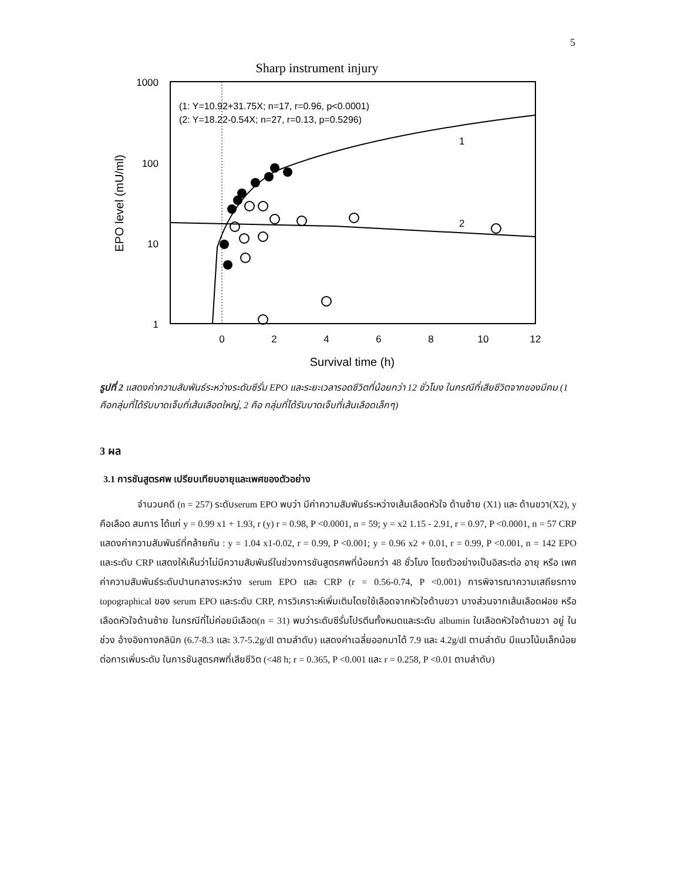5
Sharp instrument injury
1000
100
10
1
0
2
4
6
8
10
12
Survival time (h)
EPO level (mU/ml)
(1: Y=10.92+31.75X; n=17, r=0.96, p<0.0001)
(2: Y=18.22-0.54X; n=27, r=0.13, p=0.5296)
1
2
รูปที่ 2 แสดงค่าความสัมพันธ์ระหว่างระดับซีรั่ม EPO และระยะเวลารอดชีวิตที่น้อยกว่า 12 ชั่วโมง ในกรณีที่เสียชีวิตจากของมีคม (1 คือกลุ่มที่ได้รับบาดเจ็บที่เส้นเลือดใหญ่, 2 คือ กลุ่มที่ได้รับบาดเจ็บที่เส้นเลือดเล็กๆ)
3 ผล
3.1 การชันสูตรศพ เปรียบเทียบอายุและเพศของตัวอย่าง
จำนวนคดี (n = 257) ระดับserum EPO พบว่า มีค่าความสัมพันธ์ระหว่างเส้นเลือดหัวใจ ด้านซ้าย (X1) และ ด้านขวา(X2), y คือเลือด สมการ ได้แก่ y = 0.99 x1 + 1.93, r (y) r = 0.98, P <0.0001, n = 59; y = x2 1.15 - 2.91, r = 0.97, P <0.0001, n = 57 CRP แสดงค่าความสัมพันธ์ที่คล้ายกัน : y = 1.04 x1-0.02, r = 0.99, P <0.001; y = 0.96 x2 + 0.01, r = 0.99, P <0.001, n = 142 EPO และระดับ CRP แสดงให้เห็นว่าไม่มีความสัมพันธ์ในช่วงการชันสูตรศพที่น้อยกว่า 48 ชั่วโมง โดยตัวอย่างเป็นอิสระต่อ อายุ หรือ เพศ ค่าความสัมพันธ์ระดับปานกลางระหว่าง serum EPO และ CRP (r = 0.56-0.74, P <0.001) การพิจารณาความเสถียรทาง topographical ของ serum EPO และระดับ CRP, การวิเคราะห์เพิ่มเติมโดยใช้เลือดจากหัวใจด้านขวา บางส่วนจากเส้นเลือดฝอย หรือ เลือดหัวใจด้านซ้าย ในกรณีที่ไม่ค่อยมีเลือด(n = 31) พบว่าระดับซีรั่มโปรตีนทั้งหมดและระดับ albumin ในเลือดหัวใจด้านขวา อยู่ ในช่วง อ้างอิงทางคลินิก (6.7-8.3 และ 3.7-5.2g/dl ตามลำดับ) แสดงค่าเฉลี่ยออกมาได้ 7.9 และ 4.2g/dl ตามลำดับ มีแนวโน้มเล็กน้อยต่อการเพิ่มระดับ ในการชันสูตรศพที่เสียชีวิต (<48 h; r = 0.365, P <0.001 และ r = 0.258, P <0.01 ตามลำดับ)